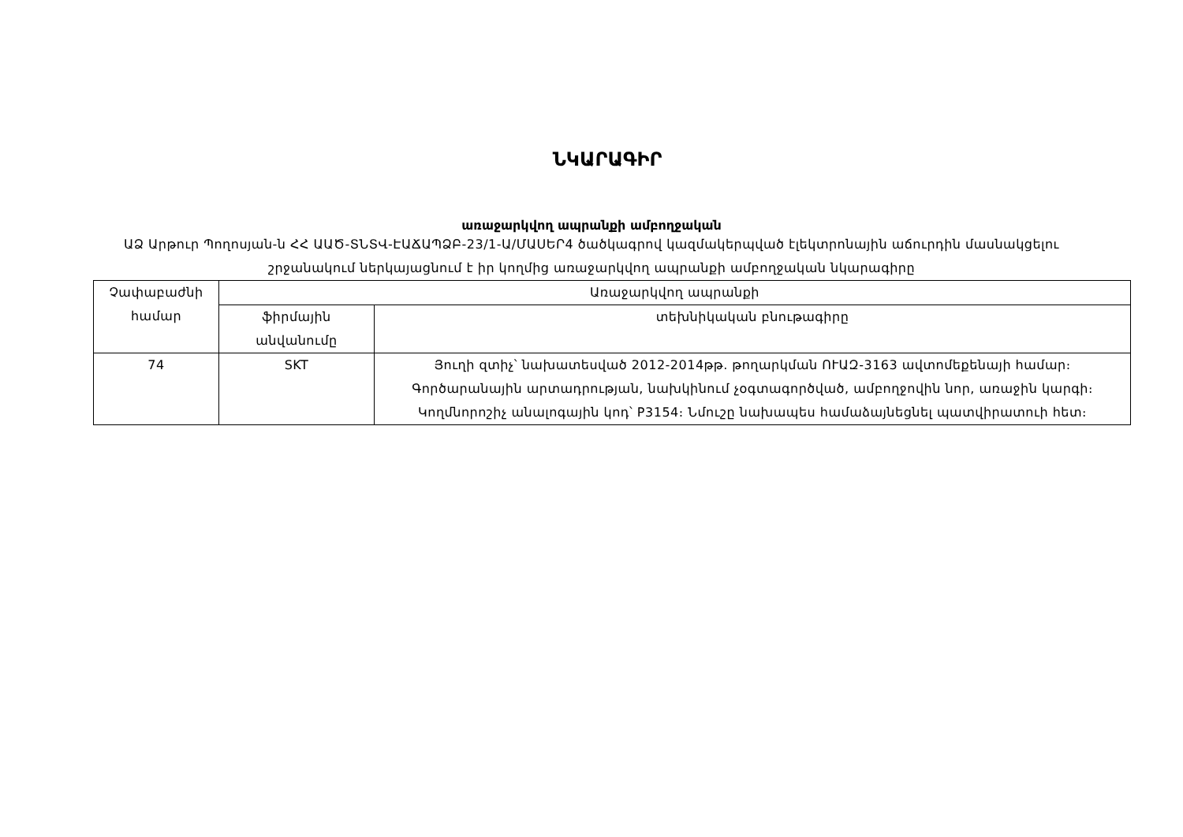ՆԿԱՐԱԳԻՐ
առաջարկվող ապրանքի ամբողջական
ԱՁ Արթուր Պողոսյան-ն ՀՀ ԱԱԾ-ՏՆՏՎ-ԷԱՃԱՊՁԲ-23/1-Ա/ՄԱՍԵՐ4 ծածկագրով կազմակերպված էլեկտրոնային աճուրդին մասնակցելու շրջանակում ներկայացնում է իր կողմից առաջարկվող ապրանքի ամբողջական նկարագիրը
| Չափաբաժնի համար | Առաջարկվող ապրանքի | |
| | ֆիրմային անվանումը | տեխնիկական բնութագիրը |
| 74 | SKT | Յուղի զտիչ՝ նախատեսված 2012-2014թթ. թողարկման ՈՒԱԶ-3163 ավտոմեքենայի համար։ Գործարանային արտադրության, նախկինում չօգտագործված, ամբողջովին նոր, առաջին կարգի։ Կողմնորոշիչ անալոգային կոդ՝ P3154։ Նմուշը նախապես համաձայնեցնել պատվիրատուի հետ։ |